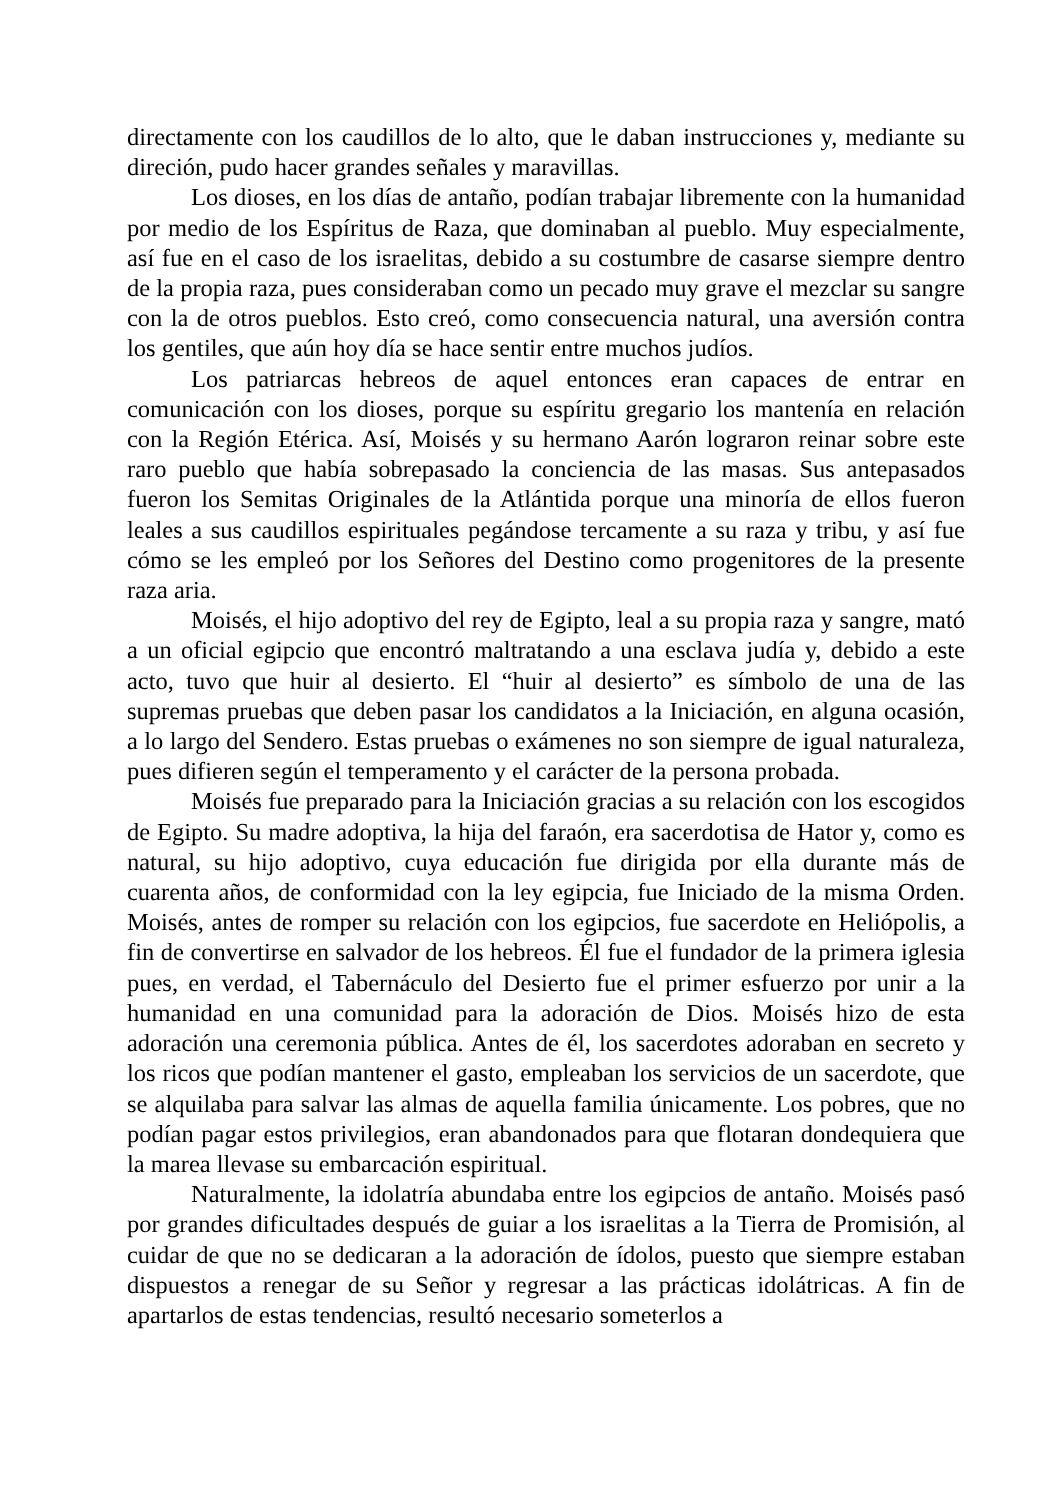directamente con los caudillos de lo alto, que le daban instrucciones y, mediante su direción, pudo hacer grandes señales y maravillas.
Los dioses, en los días de antaño, podían trabajar libremente con la humanidad por medio de los Espíritus de Raza, que dominaban al pueblo. Muy especialmente, así fue en el caso de los israelitas, debido a su costumbre de casarse siempre dentro de la propia raza, pues consideraban como un pecado muy grave el mezclar su sangre con la de otros pueblos. Esto creó, como consecuencia natural, una aversión contra los gentiles, que aún hoy día se hace sentir entre muchos judíos.
Los patriarcas hebreos de aquel entonces eran capaces de entrar en comunicación con los dioses, porque su espíritu gregario los mantenía en relación con la Región Etérica. Así, Moisés y su hermano Aarón lograron reinar sobre este raro pueblo que había sobrepasado la conciencia de las masas. Sus antepasados fueron los Semitas Originales de la Atlántida porque una minoría de ellos fueron leales a sus caudillos espirituales pegándose tercamente a su raza y tribu, y así fue cómo se les empleó por los Señores del Destino como progenitores de la presente raza aria.
Moisés, el hijo adoptivo del rey de Egipto, leal a su propia raza y sangre, mató a un oficial egipcio que encontró maltratando a una esclava judía y, debido a este acto, tuvo que huir al desierto. El “huir al desierto” es símbolo de una de las supremas pruebas que deben pasar los candidatos a la Iniciación, en alguna ocasión, a lo largo del Sendero. Estas pruebas o exámenes no son siempre de igual naturaleza, pues difieren según el temperamento y el carácter de la persona probada.
Moisés fue preparado para la Iniciación gracias a su relación con los escogidos de Egipto. Su madre adoptiva, la hija del faraón, era sacerdotisa de Hator y, como es natural, su hijo adoptivo, cuya educación fue dirigida por ella durante más de cuarenta años, de conformidad con la ley egipcia, fue Iniciado de la misma Orden. Moisés, antes de romper su relación con los egipcios, fue sacerdote en Heliópolis, a fin de convertirse en salvador de los hebreos. Él fue el fundador de la primera iglesia pues, en verdad, el Tabernáculo del Desierto fue el primer esfuerzo por unir a la humanidad en una comunidad para la adoración de Dios. Moisés hizo de esta adoración una ceremonia pública. Antes de él, los sacerdotes adoraban en secreto y los ricos que podían mantener el gasto, empleaban los servicios de un sacerdote, que se alquilaba para salvar las almas de aquella familia únicamente. Los pobres, que no podían pagar estos privilegios, eran abandonados para que flotaran dondequiera que la marea llevase su embarcación espiritual.
Naturalmente, la idolatría abundaba entre los egipcios de antaño. Moisés pasó por grandes dificultades después de guiar a los israelitas a la Tierra de Promisión, al cuidar de que no se dedicaran a la adoración de ídolos, puesto que siempre estaban dispuestos a renegar de su Señor y regresar a las prácticas idolátricas. A fin de apartarlos de estas tendencias, resultó necesario someterlos a